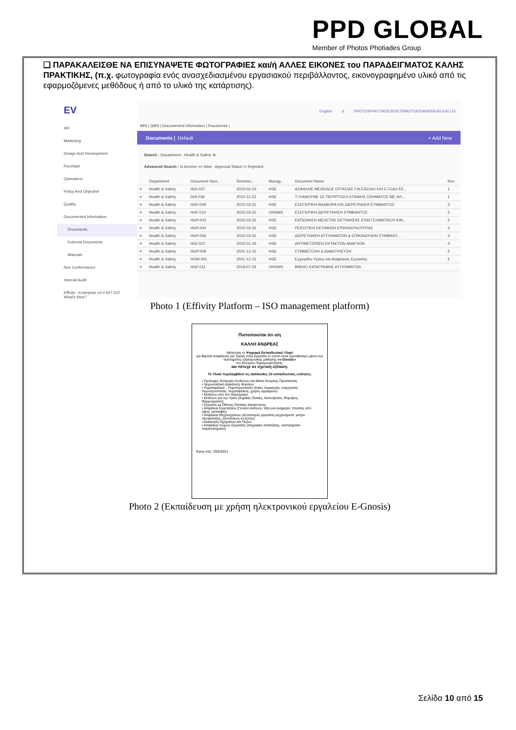PPD GLOBAL
Member of Photos Photiades Group
❑ ΠΑΡΑΚΑΛΕΙΣΘΕ ΝΑ ΕΠΙΣΥΝΑΨΕΤΕ ΦΩΤΟΓΡΑΦΙΕΣ και/ή ΑΛΛΕΣ ΕΙΚΟΝΕΣ του ΠΑΡΑΔΕΙΓΜΑΤΟΣ ΚΑΛΗΣ ΠΡΑΚΤΙΚΗΣ, (π.χ. φωτογραφία ενός ανασχεδιασμένου εργασιακού περιβάλλοντος, εικονογραφημένο υλικό από τις εφαρμοζόμενες μεθόδους ή από το υλικό της κατάρτισης).
EV
HR
Marketing
Design And Development
Purchase
Operations
Policy And Objective
Quality
Documented Information
Documents
External Documents
Manuals
Non Conformance
Internal Audit
Effivity - Enterprise v4.0.507.022 What's New?
English 6 PHOTOSPHOTIADESDISTRIBUTORS\ANDREAS.KALLIS
IMS | QMS | Documented Information | Documents |
Documents | Default + Add New
Search : Department - Health & Safety ⊗
Advanced Search : Is Archive == false Approval Status != Rejected
| | Department | Document Num... | Revision... | Manag... | Document Name | Rev |
| --- | --- | --- | --- | --- | --- | --- |
| ≡ | Health & Safety | HGI.037 | 2023-02-23 | HSE | ΑΣΦΑΛΗΣ ΜΕΘΟΔΟΣ ΕΡΓΑΣΙΑΣ ΓΙΑ ΕΙΣΟΔΟ ΚΑΙ ΕΞΟΔΟ ΣΕ... | 1 |
| ≡ | Health & Safety | DHI.036 | 2022-11-23 | HSE | ΤΙ ΚΑΝΟΥΜΕ ΣΕ ΠΕΡΙΠΤΩΣΗ ΕΠΑΦΗΣ ΟΧΗΜΑΤΟΣ ΜΕ ΗΛ... | 1 |
| ≡ | Health & Safety | HGF.009 | 2022-03-31 | HSE | ΕΣΩΤΕΡΙΚΗ ΑΝΑΦΟΡΑ ΚΑΙ ΔΙΕΡΕΥΝΗΣΗ ΣΥΜΒΑΝΤΟΣ | 3 |
| ≡ | Health & Safety | HGF.010 | 2022-03-31 | OHSMS | ΕΣΩΤΕΡΙΚΗ ΔΙΕΡΕΥΝΗΣΗ ΣΥΜΒΑΝΤΟΣ | 2 |
| ≡ | Health & Safety | HGP.003 | 2022-03-31 | HSE | ΕΚΠΟΝΗΣΗ ΜΕΛΕΤΗΣ ΕΚΤΙΜΗΣΗΣ ΕΠΑΓΓΕΛΜΑΤΙΚΟΥ ΚΙΝ... | 2 |
| ≡ | Health & Safety | HGP.004 | 2022-03-31 | HSE | ΠΟΣΟΤΙΚΗ ΕΚΤΙΜΗΣΗ ΕΠΙΚΙΝΔΥΝΟΤΗΤΑΣ | 3 |
| ≡ | Health & Safety | HGP.006 | 2022-03-31 | HSE | ΔΙΕΡΕΥΝΗΣΗ ΑΤΥΧΗΜΑΤΩΝ & ΕΠΙΚΙΝΔΥΝΩΝ ΣΥΜΒΑΝΤ... | 3 |
| ≡ | Health & Safety | HGI.022 | 2022-01-26 | HSE | ΑΝΤΙΜΕΤΩΠΙΣΗ ΕΚΤΑΚΤΩΝ ΑΝΑΓΚΩΝ | 4 |
| ≡ | Health & Safety | HGP.008 | 2021-12-15 | HSE | ΣΥΜΜΕΤΟΧΗ & ΔΙΑΒΟΥΛΕΥΣΗ | 2 |
| ≡ | Health & Safety | HGM.001 | 2021-12-15 | HSE | Εγχειρίδιο Υγείας και Ασφάλειας Εργασίας | 2 |
| ≡ | Health & Safety | HGF.011 | 2019-07-24 | OHSMS | ΒΙΒΛΙΟ ΚΑΤΑΓΡΑΦΗΣ ΑΤΥΧΗΜΑΤΩΝ | |
Photo 1 (Effivity Platform – ISO management platform)
Πιστοποιείται ότι ο/η
ΚΑΛΛΗ ΑΝΔΡΕΑΣ
Μελέτησε το Ψηφιακό Εκπαιδευτικό Υλικό
για θέματα Ασφάλειας και Υγείας στην Εργασία το οποίο είναι προσβάσιμο μέσω του συστήματος ηλεκτρονικής μάθησης «e-Gnosis»
του Κέντρου Παραγωγικότητας,
και πέτυχε σε σχετική εξέταση.
Το Υλικό περιλαμβάνει τις ακόλουθες 10 εκπαιδευτικές ενότητες:
• Πρόληψη, Εκτίμηση Κινδύνων και Μέσα Ατομικής Προστασίας
• Χειρωνακτική Διακίνηση Φορτίων
• Πυρασφάλεια – Πυροπροστασία (Αιτίες πυρκαγιάς, ενεργητική πυροπροστασία, πυρασφάλεια, χρήση υγραερίου)
• Κίνδυνοι από τον Ηλεκτρισμό
• Κίνδυνοι για την Υγεία (Χημικές Ουσίες, Ακτινοβολία, Θόρυβος, Θερμοκρασία)
• Εργασία με Οθόνες Οπτικής Απεικόνισης
• Ασφάλεια Εργοταξίου (Γενικοί κίνδυνοι, τάξη και ευημερία, πτώσεις από ύψος, εκσκαφές)
• Ασφάλεια Μηχανημάτων (εξοπλισμός εργασίας-μηχανήματα, μέτρα προφύλαξης, εξοπλισμός κουζίνας)
• Διακίνηση Οχημάτων και Πεζών
• Ασφάλεια Χώρων Εργασίας (κτηριακές απαιτήσεις, υλιστρήματα-παραπατήματα)
Έγινε στις: 29/3/2021
Photo 2 (Εκπαίδευση με χρήση ηλεκτρονικού εργαλείου E-Gnosis)
Σελίδα 10 από 15